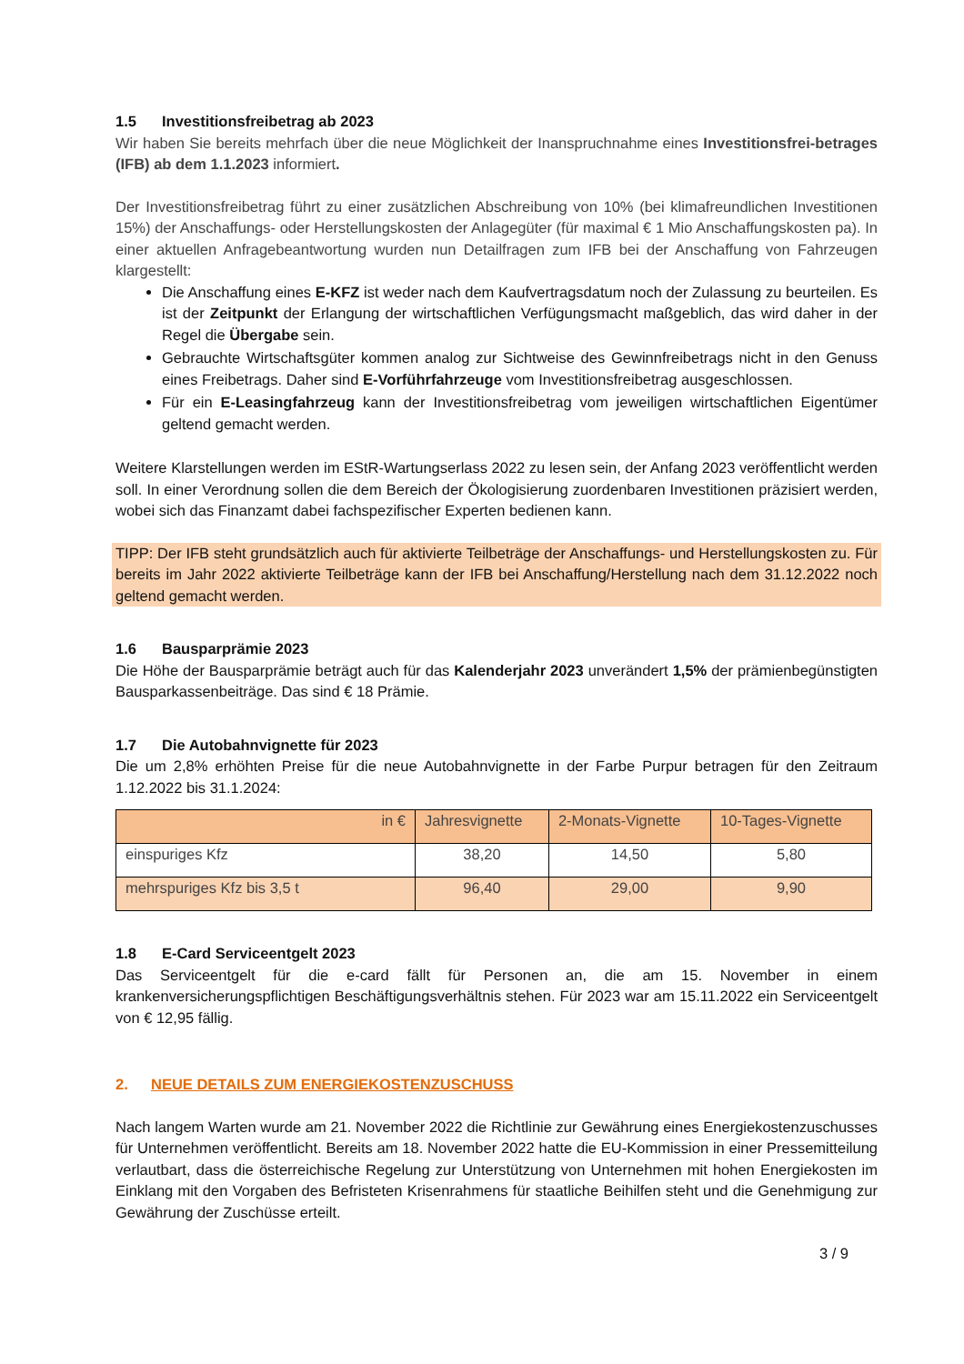1.5 Investitionsfreibetrag ab 2023
Wir haben Sie bereits mehrfach über die neue Möglichkeit der Inanspruchnahme eines Investitionsfrei-betrages (IFB) ab dem 1.1.2023 informiert.
Der Investitionsfreibetrag führt zu einer zusätzlichen Abschreibung von 10% (bei klimafreundlichen Investitionen 15%) der Anschaffungs- oder Herstellungskosten der Anlagegüter (für maximal € 1 Mio Anschaffungskosten pa). In einer aktuellen Anfragebeantwortung wurden nun Detailfragen zum IFB bei der Anschaffung von Fahrzeugen klargestellt:
Die Anschaffung eines E-KFZ ist weder nach dem Kaufvertragsdatum noch der Zulassung zu beurteilen. Es ist der Zeitpunkt der Erlangung der wirtschaftlichen Verfügungsmacht maßgeblich, das wird daher in der Regel die Übergabe sein.
Gebrauchte Wirtschaftsgüter kommen analog zur Sichtweise des Gewinnfreibetrags nicht in den Genuss eines Freibetrags. Daher sind E-Vorführfahrzeuge vom Investitionsfreibetrag ausgeschlossen.
Für ein E-Leasingfahrzeug kann der Investitionsfreibetrag vom jeweiligen wirtschaftlichen Eigentümer geltend gemacht werden.
Weitere Klarstellungen werden im EStR-Wartungserlass 2022 zu lesen sein, der Anfang 2023 veröffentlicht werden soll. In einer Verordnung sollen die dem Bereich der Ökologisierung zuordenbaren Investitionen präzisiert werden, wobei sich das Finanzamt dabei fachspezifischer Experten bedienen kann.
TIPP: Der IFB steht grundsätzlich auch für aktivierte Teilbeträge der Anschaffungs- und Herstellungskosten zu. Für bereits im Jahr 2022 aktivierte Teilbeträge kann der IFB bei Anschaffung/Herstellung nach dem 31.12.2022 noch geltend gemacht werden.
1.6 Bausparprämie 2023
Die Höhe der Bausparprämie beträgt auch für das Kalenderjahr 2023 unverändert 1,5% der prämienbegünstigten Bausparkassenbeiträge. Das sind € 18 Prämie.
1.7 Die Autobahnvignette für 2023
Die um 2,8% erhöhten Preise für die neue Autobahnvignette in der Farbe Purpur betragen für den Zeitraum 1.12.2022 bis 31.1.2024:
| in € | Jahresvignette | 2-Monats-Vignette | 10-Tages-Vignette |
| --- | --- | --- | --- |
| einspuriges Kfz | 38,20 | 14,50 | 5,80 |
| mehrspuriges Kfz bis 3,5 t | 96,40 | 29,00 | 9,90 |
1.8 E-Card Serviceentgelt 2023
Das Serviceentgelt für die e-card fällt für Personen an, die am 15. November in einem krankenversicherungspflichtigen Beschäftigungsverhältnis stehen. Für 2023 war am 15.11.2022 ein Serviceentgelt von € 12,95 fällig.
2. NEUE DETAILS ZUM ENERGIEKOSTENZUSCHUSS
Nach langem Warten wurde am 21. November 2022 die Richtlinie zur Gewährung eines Energiekostenzuschusses für Unternehmen veröffentlicht. Bereits am 18. November 2022 hatte die EU-Kommission in einer Pressemitteilung verlautbart, dass die österreichische Regelung zur Unterstützung von Unternehmen mit hohen Energiekosten im Einklang mit den Vorgaben des Befristeten Krisenrahmens für staatliche Beihilfen steht und die Genehmigung zur Gewährung der Zuschüsse erteilt.
3 / 9